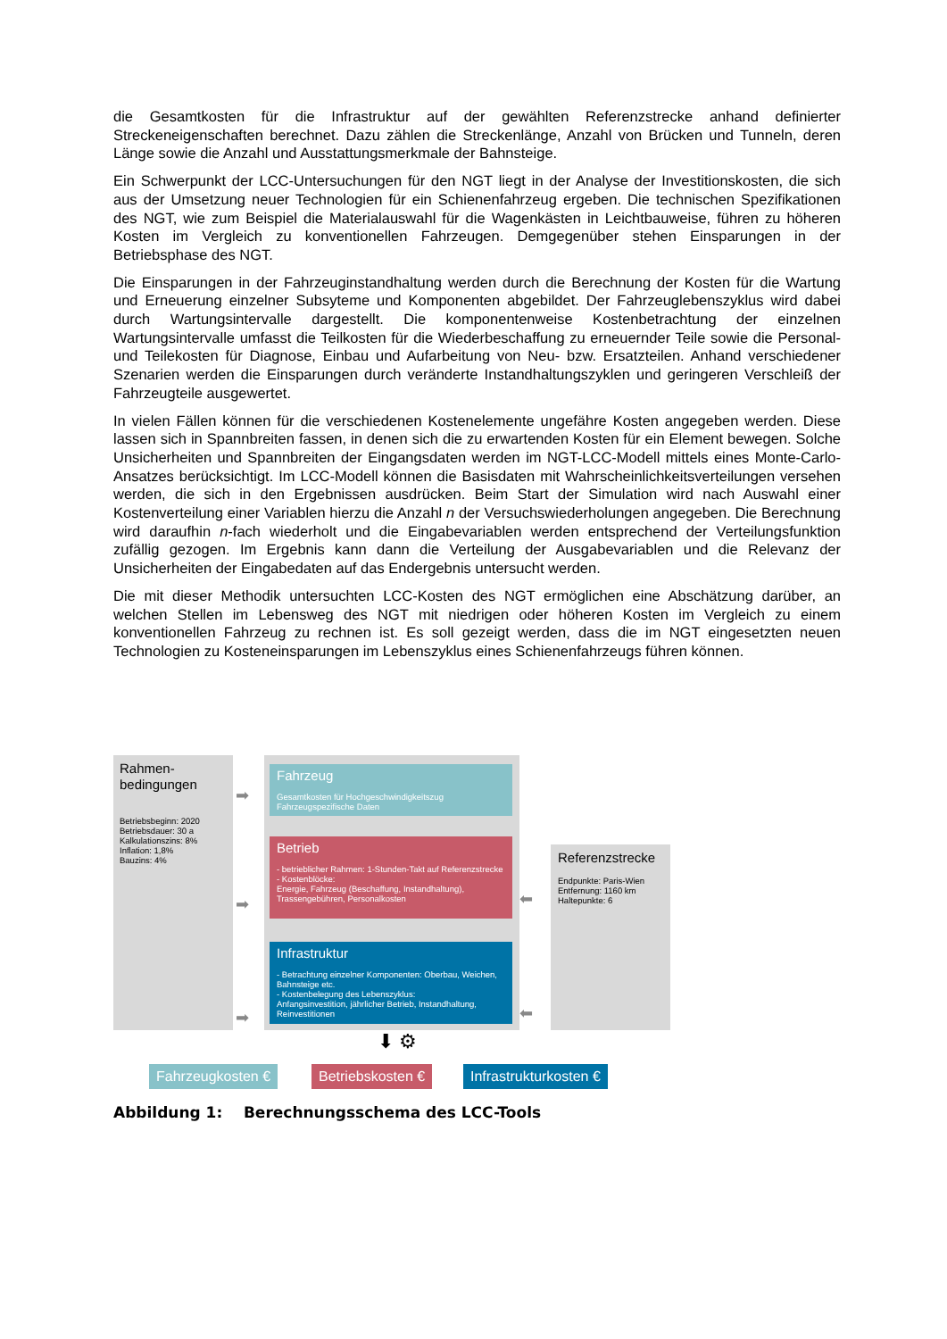die Gesamtkosten für die Infrastruktur auf der gewählten Referenzstrecke anhand definierter Streckeneigenschaften berechnet. Dazu zählen die Streckenlänge, Anzahl von Brücken und Tunneln, deren Länge sowie die Anzahl und Ausstattungsmerkmale der Bahnsteige.
Ein Schwerpunkt der LCC-Untersuchungen für den NGT liegt in der Analyse der Investitionskosten, die sich aus der Umsetzung neuer Technologien für ein Schienenfahrzeug ergeben. Die technischen Spezifikationen des NGT, wie zum Beispiel die Materialauswahl für die Wagenkästen in Leichtbauweise, führen zu höheren Kosten im Vergleich zu konventionellen Fahrzeugen. Demgegenüber stehen Einsparungen in der Betriebsphase des NGT.
Die Einsparungen in der Fahrzeuginstandhaltung werden durch die Berechnung der Kosten für die Wartung und Erneuerung einzelner Subsyteme und Komponenten abgebildet. Der Fahrzeuglebenszyklus wird dabei durch Wartungsintervalle dargestellt. Die komponentenweise Kostenbetrachtung der einzelnen Wartungsintervalle umfasst die Teilkosten für die Wiederbeschaffung zu erneuernder Teile sowie die Personal- und Teilekosten für Diagnose, Einbau und Aufarbeitung von Neu- bzw. Ersatzteilen. Anhand verschiedener Szenarien werden die Einsparungen durch veränderte Instandhaltungszyklen und geringeren Verschleiß der Fahrzeugteile ausgewertet.
In vielen Fällen können für die verschiedenen Kostenelemente ungefähre Kosten angegeben werden. Diese lassen sich in Spannbreiten fassen, in denen sich die zu erwartenden Kosten für ein Element bewegen. Solche Unsicherheiten und Spannbreiten der Eingangsdaten werden im NGT-LCC-Modell mittels eines Monte-Carlo-Ansatzes berücksichtigt. Im LCC-Modell können die Basisdaten mit Wahrscheinlichkeitsverteilungen versehen werden, die sich in den Ergebnissen ausdrücken. Beim Start der Simulation wird nach Auswahl einer Kostenverteilung einer Variablen hierzu die Anzahl n der Versuchswiederholungen angegeben. Die Berechnung wird daraufhin n-fach wiederholt und die Eingabevariablen werden entsprechend der Verteilungsfunktion zufällig gezogen. Im Ergebnis kann dann die Verteilung der Ausgabevariablen und die Relevanz der Unsicherheiten der Eingabedaten auf das Endergebnis untersucht werden.
Die mit dieser Methodik untersuchten LCC-Kosten des NGT ermöglichen eine Abschätzung darüber, an welchen Stellen im Lebensweg des NGT mit niedrigen oder höheren Kosten im Vergleich zu einem konventionellen Fahrzeug zu rechnen ist. Es soll gezeigt werden, dass die im NGT eingesetzten neuen Technologien zu Kosteneinsparungen im Lebenszyklus eines Schienenfahrzeugs führen können.
Rahmen-
bedingungen
Betriebsbeginn: 2020
Betriebsdauer: 30 a
Kalkulationszins: 8%
Inflation: 1,8%
Bauzins: 4%
➡
➡
➡
Fahrzeug
Gesamtkosten für Hochgeschwindigkeitszug
Fahrzeugspezifische Daten
Betrieb
- betrieblicher Rahmen: 1-Stunden-Takt auf Referenzstrecke
- Kostenblöcke:
Energie, Fahrzeug (Beschaffung, Instandhaltung), Trassengebühren, Personalkosten
Infrastruktur
- Betrachtung einzelner Komponenten: Oberbau, Weichen, Bahnsteige etc.
- Kostenbelegung des Lebenszyklus:
Anfangsinvestition, jährlicher Betrieb, Instandhaltung, Reinvestitionen
⬅
⬅
Referenzstrecke
Endpunkte: Paris-Wien
Entfernung: 1160 km
Haltepunkte: 6
⬇ ⚙
Fahrzeugkosten € Betriebskosten € Infrastrukturkosten €
Abbildung 1: Berechnungsschema des LCC-Tools